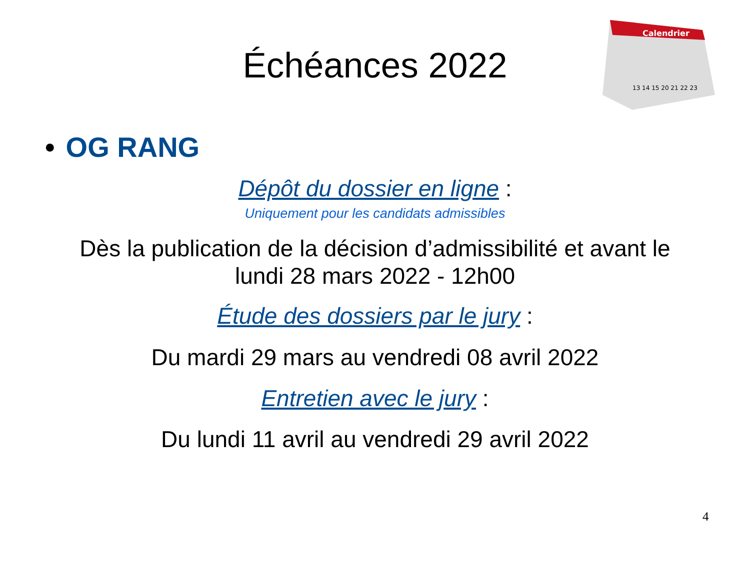Échéances 2022
Calendrier
13 14 15 20 21 22 23
• OG RANG
Dépôt du dossier en ligne :
Uniquement pour les candidats admissibles
Dès la publication de la décision d’admissibilité et avant le
lundi 28 mars 2022 - 12h00
Étude des dossiers par le jury :
Du mardi 29 mars au vendredi 08 avril 2022
Entretien avec le jury :
Du lundi 11 avril au vendredi 29 avril 2022
4